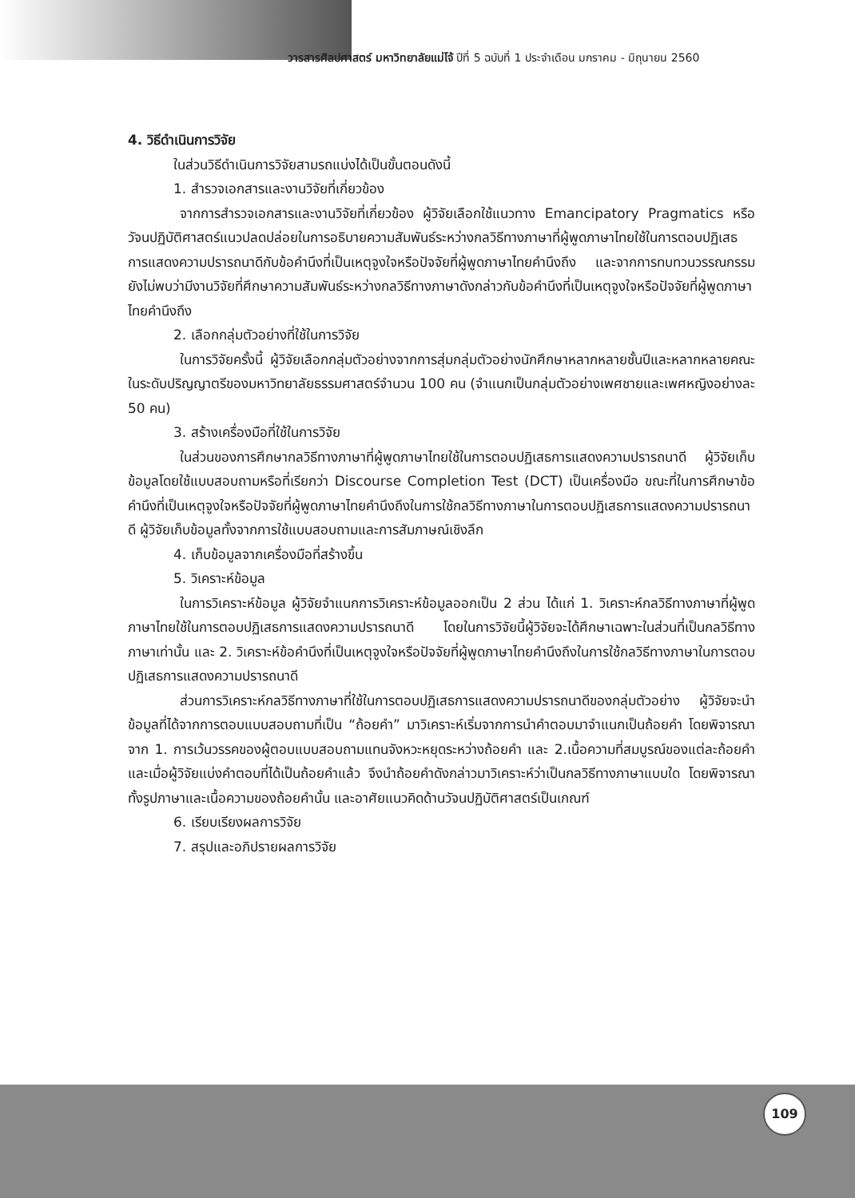วารสารศิลปศาสตร์ มหาวิทยาลัยแม่โจ้ ปีที่ 5 ฉบับที่ 1 ประจำเดือน มกราคม - มิถุนายน 2560
4. วิธีดำเนินการวิจัย
ในส่วนวิธีดำเนินการวิจัยสามรถแบ่งได้เป็นขั้นตอนดังนี้
1. สำรวจเอกสารและงานวิจัยที่เกี่ยวข้อง
จากการสำรวจเอกสารและงานวิจัยที่เกี่ยวข้อง ผู้วิจัยเลือกใช้แนวทาง Emancipatory Pragmatics หรือวัจนปฏิบัติศาสตร์แนวปลดปล่อยในการอธิบายความสัมพันธ์ระหว่างกลวิธีทางภาษาที่ผู้พูดภาษาไทยใช้ในการตอบปฏิเสธการแสดงความปรารถนาดีกับข้อคำนึงที่เป็นเหตุจูงใจหรือปัจจัยที่ผู้พูดภาษาไทยคำนึงถึง และจากการทบทวนวรรณกรรมยังไม่พบว่ามีงานวิจัยที่ศึกษาความสัมพันธ์ระหว่างกลวิธีทางภาษาดังกล่าวกับข้อคำนึงที่เป็นเหตุจูงใจหรือปัจจัยที่ผู้พูดภาษาไทยคำนึงถึง
2. เลือกกลุ่มตัวอย่างที่ใช้ในการวิจัย
ในการวิจัยครั้งนี้ ผู้วิจัยเลือกกลุ่มตัวอย่างจากการสุ่มกลุ่มตัวอย่างนักศึกษาหลากหลายชั้นปีและหลากหลายคณะในระดับปริญญาตรีของมหาวิทยาลัยธรรมศาสตร์จำนวน 100 คน (จำแนกเป็นกลุ่มตัวอย่างเพศชายและเพศหญิงอย่างละ 50 คน)
3. สร้างเครื่องมือที่ใช้ในการวิจัย
ในส่วนของการศึกษากลวิธีทางภาษาที่ผู้พูดภาษาไทยใช้ในการตอบปฏิเสธการแสดงความปรารถนาดี ผู้วิจัยเก็บข้อมูลโดยใช้แบบสอบถามหรือที่เรียกว่า Discourse Completion Test (DCT) เป็นเครื่องมือ ขณะที่ในการศึกษาข้อคำนึงที่เป็นเหตุจูงใจหรือปัจจัยที่ผู้พูดภาษาไทยคำนึงถึงในการใช้กลวิธีทางภาษาในการตอบปฏิเสธการแสดงความปรารถนาดี ผู้วิจัยเก็บข้อมูลทั้งจากการใช้แบบสอบถามและการสัมภาษณ์เชิงลึก
4. เก็บข้อมูลจากเครื่องมือที่สร้างขึ้น
5. วิเคราะห์ข้อมูล
ในการวิเคราะห์ข้อมูล ผู้วิจัยจำแนกการวิเคราะห์ข้อมูลออกเป็น 2 ส่วน ได้แก่ 1. วิเคราะห์กลวิธีทางภาษาที่ผู้พูดภาษาไทยใช้ในการตอบปฏิเสธการแสดงความปรารถนาดี โดยในการวิจัยนี้ผู้วิจัยจะได้ศึกษาเฉพาะในส่วนที่เป็นกลวิธีทางภาษาเท่านั้น และ 2. วิเคราะห์ข้อคำนึงที่เป็นเหตุจูงใจหรือปัจจัยที่ผู้พูดภาษาไทยคำนึงถึงในการใช้กลวิธีทางภาษาในการตอบปฏิเสธการแสดงความปรารถนาดี
ส่วนการวิเคราะห์กลวิธีทางภาษาที่ใช้ในการตอบปฏิเสธการแสดงความปรารถนาดีของกลุ่มตัวอย่าง ผู้วิจัยจะนำข้อมูลที่ได้จากการตอบแบบสอบถามที่เป็น “ถ้อยคำ” มาวิเคราะห์เริ่มจากการนำคำตอบมาจำแนกเป็นถ้อยคำ โดยพิจารณาจาก 1. การเว้นวรรคของผู้ตอบแบบสอบถามแทนจังหวะหยุดระหว่างถ้อยคำ และ 2.เนื้อความที่สมบูรณ์ของแต่ละถ้อยคำ และเมื่อผู้วิจัยแบ่งคำตอบที่ได้เป็นถ้อยคำแล้ว จึงนำถ้อยคำดังกล่าวมาวิเคราะห์ว่าเป็นกลวิธีทางภาษาแบบใด โดยพิจารณาทั้งรูปภาษาและเนื้อความของถ้อยคำนั้น และอาศัยแนวคิดด้านวัจนปฏิบัติศาสตร์เป็นเกณฑ์
6. เรียบเรียงผลการวิจัย
7. สรุปและอภิปรายผลการวิจัย
109